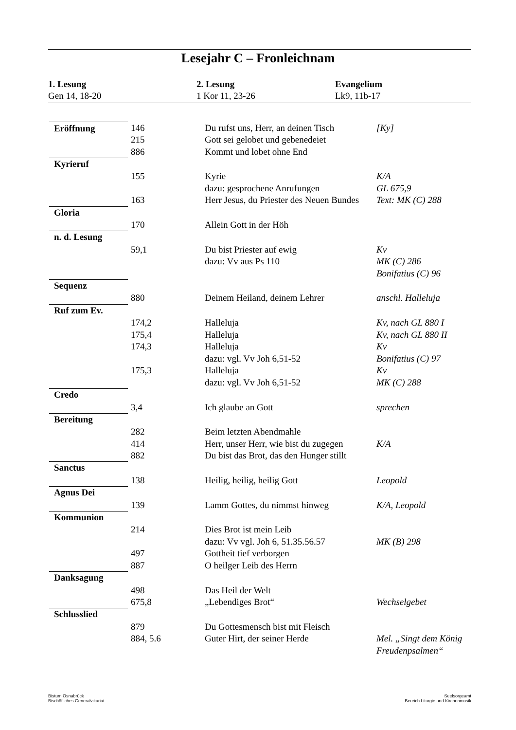Lesejahr C – Fronleichnam
1. Lesung
Gen 14, 18-20
2. Lesung
1 Kor 11, 23-26
Evangelium
Lk9, 11b-17
| Eröffnung | 146 | Du rufst uns, Herr, an deinen Tisch | [Ky] |
| | 215 | Gott sei gelobet und gebenedeiet | |
| | 886 | Kommt und lobet ohne End | |
| Kyrieruf | 155 | Kyrie | K/A |
| | | dazu: gesprochene Anrufungen | GL 675,9 |
| | 163 | Herr Jesus, du Priester des Neuen Bundes | Text: MK (C) 288 |
| Gloria | 170 | Allein Gott in der Höh | |
| n. d. Lesung | 59,1 | Du bist Priester auf ewig | Kv |
| | | dazu: Vv aus Ps 110 | MK (C) 286 |
| | | | Bonifatius (C) 96 |
| Sequenz | 880 | Deinem Heiland, deinem Lehrer | anschl. Halleluja |
| Ruf zum Ev. | 174,2 | Halleluja | Kv, nach GL 880 I |
| | 175,4 | Halleluja | Kv, nach GL 880 II |
| | 174,3 | Halleluja | Kv |
| | | dazu: vgl. Vv Joh 6,51-52 | Bonifatius (C) 97 |
| | 175,3 | Halleluja | Kv |
| | | dazu: vgl. Vv Joh 6,51-52 | MK (C) 288 |
| Credo | 3,4 | Ich glaube an Gott | sprechen |
| Bereitung | 282 | Beim letzten Abendmahle | |
| | 414 | Herr, unser Herr, wie bist du zugegen | K/A |
| | 882 | Du bist das Brot, das den Hunger stillt | |
| Sanctus | 138 | Heilig, heilig, heilig Gott | Leopold |
| Agnus Dei | 139 | Lamm Gottes, du nimmst hinweg | K/A, Leopold |
| Kommunion | 214 | Dies Brot ist mein Leib | |
| | | dazu: Vv vgl. Joh 6, 51.35.56.57 | MK (B) 298 |
| | 497 | Gottheit tief verborgen | |
| | 887 | O heilger Leib des Herrn | |
| Danksagung | 498 | Das Heil der Welt | |
| | 675,8 | „Lebendiges Brot“ | Wechselgebet |
| Schlusslied | 879 | Du Gottesmensch bist mit Fleisch | |
| | 884, 5.6 | Guter Hirt, der seiner Herde | Mel. „Singt dem König Freudenpsalmen“ |
Bistum Osnabrück
Bischöfliches Generalvikariat
Seelsorgeamt
Bereich Liturgie und Kirchenmusik